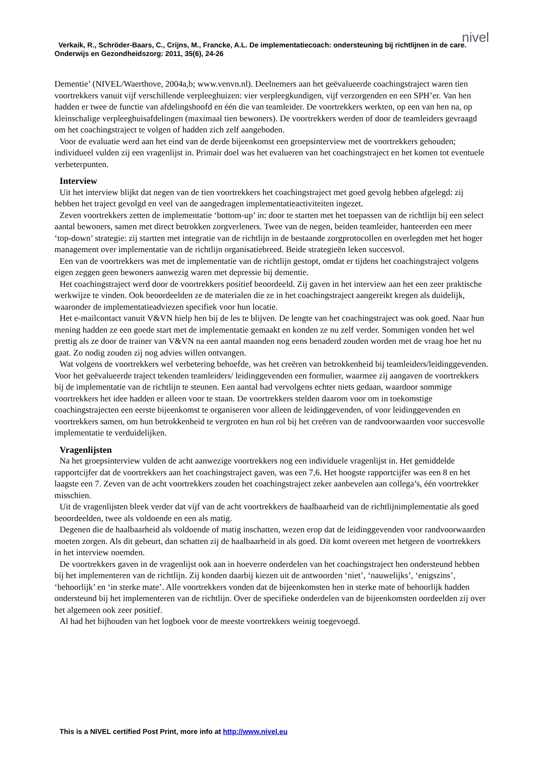nivel
Verkaik, R., Schröder-Baars, C., Crijns, M., Francke, A.L. De implementatiecoach: ondersteuning bij richtlijnen in de care. Onderwijs en Gezondheidszorg: 2011, 35(6), 24-26
Dementie’ (NIVEL/Waerthove, 2004a,b; www.venvn.nl). Deelnemers aan het geëvalueerde coachingstraject waren tien voortrekkers vanuit vijf verschillende verpleeghuizen: vier verpleegkundigen, vijf verzorgenden en een SPH’er. Van hen hadden er twee de functie van afdelingshoofd en één die van teamleider. De voortrekkers werkten, op een van hen na, op kleinschalige verpleeghuisafdelingen (maximaal tien bewoners). De voortrekkers werden of door de teamleiders gevraagd om het coachingstraject te volgen of hadden zich zelf aangeboden.
Voor de evaluatie werd aan het eind van de derde bijeenkomst een groepsinterview met de voortrekkers gehouden; individueel vulden zij een vragenlijst in. Primair doel was het evalueren van het coachingstraject en het komen tot eventuele verbeterpunten.
Interview
Uit het interview blijkt dat negen van de tien voortrekkers het coachingstraject met goed gevolg hebben afgelegd: zij hebben het traject gevolgd en veel van de aangedragen implementatieactiviteiten ingezet.
Zeven voortrekkers zetten de implementatie ‘bottom-up’ in: door te starten met het toepassen van de richtlijn bij een select aantal bewoners, samen met direct betrokken zorgverleners. Twee van de negen, beiden teamleider, hanteerden een meer ‘top-down’ strategie: zij startten met integratie van de richtlijn in de bestaande zorgprotocollen en overlegden met het hoger management over implementatie van de richtlijn organisatiebreed. Beide strategieën leken succesvol.
Een van de voortrekkers was met de implementatie van de richtlijn gestopt, omdat er tijdens het coachingstraject volgens eigen zeggen geen bewoners aanwezig waren met depressie bij dementie.
Het coachingstraject werd door de voortrekkers positief beoordeeld. Zij gaven in het interview aan het een zeer praktische werkwijze te vinden. Ook beoordeelden ze de materialen die ze in het coachingstraject aangereikt kregen als duidelijk, waaronder de implementatieadviezen specifiek voor hun locatie.
Het e-mailcontact vanuit V&VN hielp hen bij de les te blijven. De lengte van het coachingstraject was ook goed. Naar hun mening hadden ze een goede start met de implementatie gemaakt en konden ze nu zelf verder. Sommigen vonden het wel prettig als ze door de trainer van V&VN na een aantal maanden nog eens benaderd zouden worden met de vraag hoe het nu gaat. Zo nodig zouden zij nog advies willen ontvangen.
Wat volgens de voortrekkers wel verbetering behoefde, was het creëren van betrokkenheid bij teamleiders/leidinggevenden. Voor het geëvalueerde traject tekenden teamleiders/ leidinggevenden een formulier, waarmee zij aangaven de voortrekkers bij de implementatie van de richtlijn te steunen. Een aantal had vervolgens echter niets gedaan, waardoor sommige voortrekkers het idee hadden er alleen voor te staan. De voortrekkers stelden daarom voor om in toekomstige coachingstrajecten een eerste bijeenkomst te organiseren voor alleen de leidinggevenden, of voor leidinggevenden en voortrekkers samen, om hun betrokkenheid te vergroten en hun rol bij het creëren van de randvoorwaarden voor succesvolle implementatie te verduidelijken.
Vragenlijsten
Na het groepsinterview vulden de acht aanwezige voortrekkers nog een individuele vragenlijst in. Het gemiddelde rapportcijfer dat de voortrekkers aan het coachingstraject gaven, was een 7,6. Het hoogste rapportcijfer was een 8 en het laagste een 7. Zeven van de acht voortrekkers zouden het coachingstraject zeker aanbevelen aan collega’s, één voortrekker misschien.
Uit de vragenlijsten bleek verder dat vijf van de acht voortrekkers de haalbaarheid van de richtlijnimplementatie als goed beoordeelden, twee als voldoende en een als matig.
Degenen die de haalbaarheid als voldoende of matig inschatten, wezen erop dat de leidinggevenden voor randvoorwaarden moeten zorgen. Als dit gebeurt, dan schatten zij de haalbaarheid in als goed. Dit komt overeen met hetgeen de voortrekkers in het interview noemden.
De voortrekkers gaven in de vragenlijst ook aan in hoeverre onderdelen van het coachingstraject hen ondersteund hebben bij het implementeren van de richtlijn. Zij konden daarbij kiezen uit de antwoorden ‘niet’, ‘nauwelijks’, ‘enigszins’, ‘behoorlijk’ en ‘in sterke mate’. Alle voortrekkers vonden dat de bijeenkomsten hen in sterke mate of behoorlijk hadden ondersteund bij het implementeren van de richtlijn. Over de specifieke onderdelen van de bijeenkomsten oordeelden zij over het algemeen ook zeer positief.
Al had het bijhouden van het logboek voor de meeste voortrekkers weinig toegevoegd.
This is a NIVEL certified Post Print, more info at http://www.nivel.eu